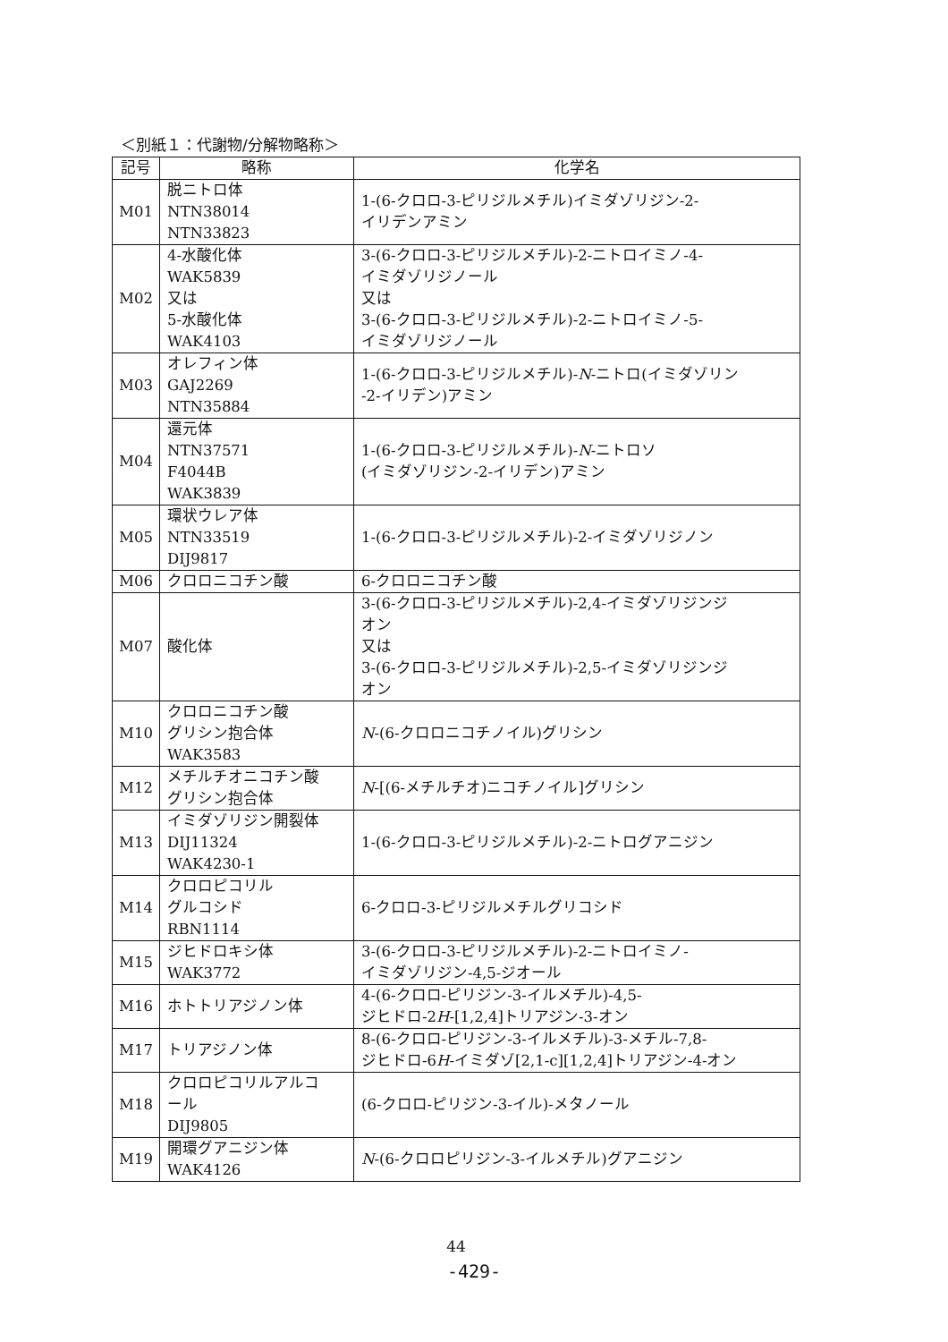＜別紙１：代謝物/分解物略称＞
| 記号 | 略称 | 化学名 |
| --- | --- | --- |
| M01 | 脱ニトロ体 NTN38014 NTN33823 | 1-(6-クロロ-3-ピリジルメチル)イミダゾリジン-2- イリデンアミン |
| M02 | 4-水酸化体 WAK5839 又は 5-水酸化体 WAK4103 | 3-(6-クロロ-3-ピリジルメチル)-2-ニトロイミノ-4- イミダゾリジノール 又は 3-(6-クロロ-3-ピリジルメチル)-2-ニトロイミノ-5- イミダゾリジノール |
| M03 | オレフィン体 GAJ2269 NTN35884 | 1-(6-クロロ-3-ピリジルメチル)- N -ニトロ(イミダゾリン -2-イリデン)アミン |
| M04 | 還元体 NTN37571 F4044B WAK3839 | 1-(6-クロロ-3-ピリジルメチル)- N -ニトロソ (イミダゾリジン-2-イリデン)アミン |
| M05 | 環状ウレア体 NTN33519 DIJ9817 | 1-(6-クロロ-3-ピリジルメチル)-2-イミダゾリジノン |
| M06 | クロロニコチン酸 | 6-クロロニコチン酸 |
| M07 | 酸化体 | 3-(6-クロロ-3-ピリジルメチル)-2,4-イミダゾリジンジ オン 又は 3-(6-クロロ-3-ピリジルメチル)-2,5-イミダゾリジンジ オン |
| M10 | クロロニコチン酸 グリシン抱合体 WAK3583 | N -(6-クロロニコチノイル)グリシン |
| M12 | メチルチオニコチン酸 グリシン抱合体 | N -[(6-メチルチオ)ニコチノイル]グリシン |
| M13 | イミダゾリジン開裂体 DIJ11324 WAK4230-1 | 1-(6-クロロ-3-ピリジルメチル)-2-ニトログアニジン |
| M14 | クロロピコリル グルコシド RBN1114 | 6-クロロ-3-ピリジルメチルグリコシド |
| M15 | ジヒドロキシ体 WAK3772 | 3-(6-クロロ-3-ピリジルメチル)-2-ニトロイミノ- イミダゾリジン-4,5-ジオール |
| M16 | ホトトリアジノン体 | 4-(6-クロロ-ピリジン-3-イルメチル)-4,5- ジヒドロ-2 H -[1,2,4]トリアジン-3-オン |
| M17 | トリアジノン体 | 8-(6-クロロ-ピリジン-3-イルメチル)-3-メチル-7,8- ジヒドロ-6 H -イミダゾ[2,1-c][1,2,4]トリアジン-4-オン |
| M18 | クロロピコリルアルコ ール DIJ9805 | (6-クロロ-ピリジン-3-イル)-メタノール |
| M19 | 開環グアニジン体 WAK4126 | N -(6-クロロピリジン-3-イルメチル)グアニジン |
44
-429-